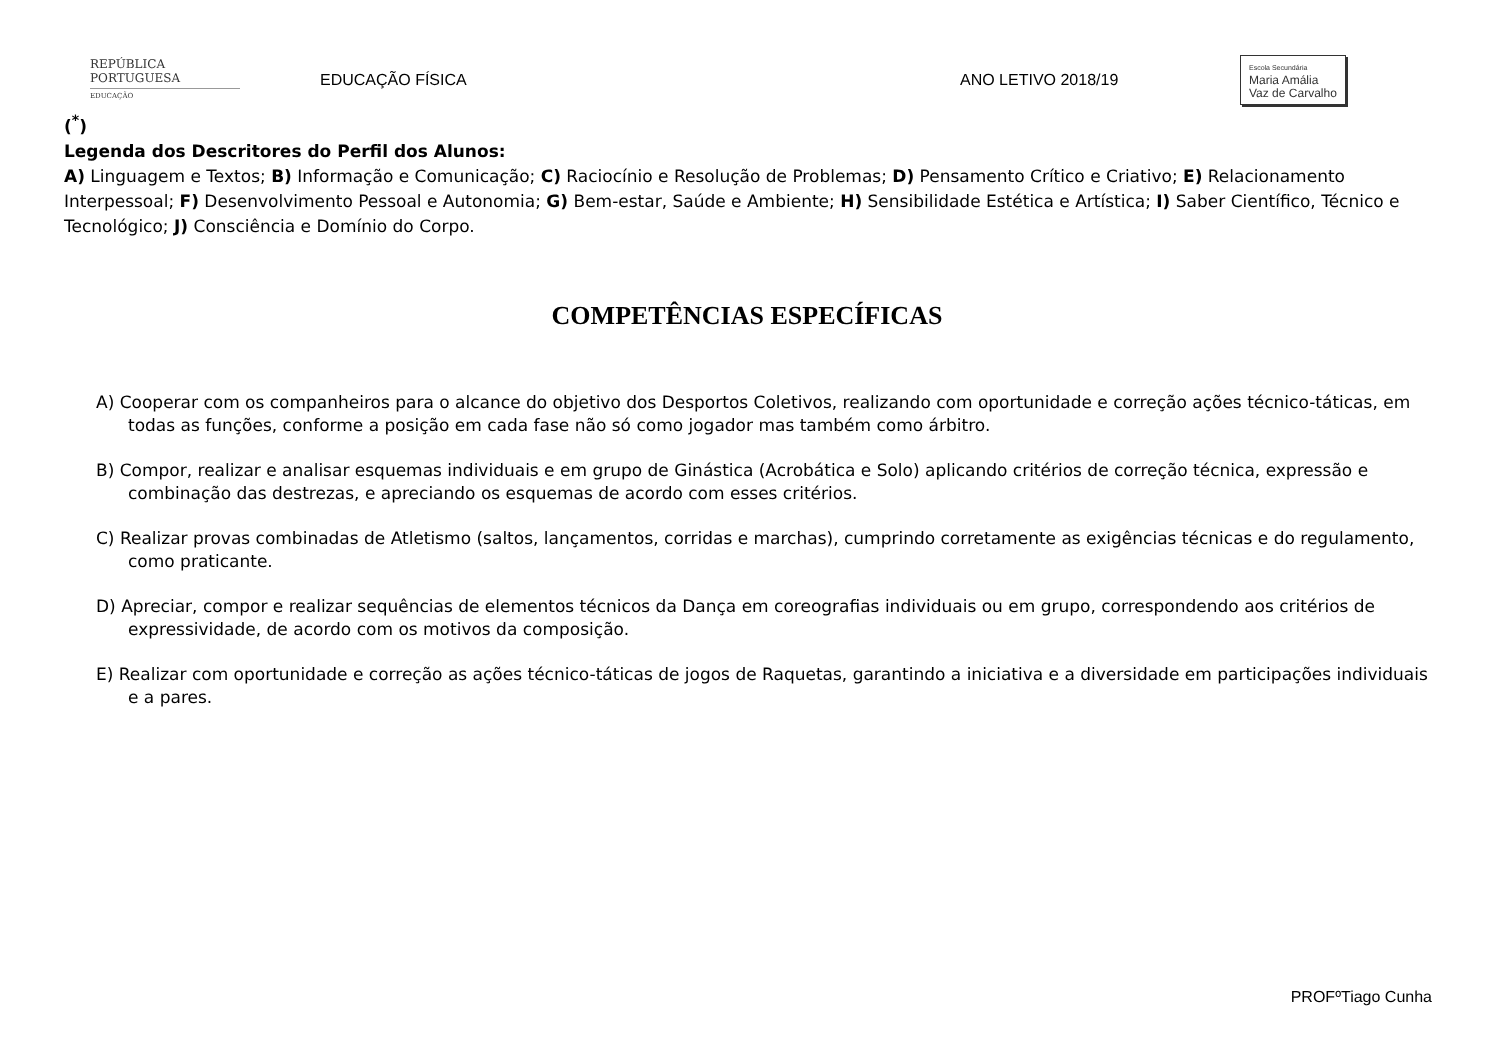REPÚBLICA
PORTUGUESA
EDUCAÇÃO
EDUCAÇÃO FÍSICA ANO LETIVO 2018/19
Escola Secundária
Maria Amália
Vaz de Carvalho
(<sup>*</sup>)
Legenda dos Descritores do Perfil dos Alunos:
A) Linguagem e Textos; B) Informação e Comunicação; C) Raciocínio e Resolução de Problemas; D) Pensamento Crítico e Criativo; E) Relacionamento Interpessoal; F) Desenvolvimento Pessoal e Autonomia; G) Bem-estar, Saúde e Ambiente; H) Sensibilidade Estética e Artística; I) Saber Científico, Técnico e Tecnológico; J) Consciência e Domínio do Corpo.
COMPETÊNCIAS ESPECÍFICAS
A) Cooperar com os companheiros para o alcance do objetivo dos Desportos Coletivos, realizando com oportunidade e correção ações técnico-táticas, em todas as funções, conforme a posição em cada fase não só como jogador mas também como árbitro.
B) Compor, realizar e analisar esquemas individuais e em grupo de Ginástica (Acrobática e Solo) aplicando critérios de correção técnica, expressão e combinação das destrezas, e apreciando os esquemas de acordo com esses critérios.
C) Realizar provas combinadas de Atletismo (saltos, lançamentos, corridas e marchas), cumprindo corretamente as exigências técnicas e do regulamento, como praticante.
D) Apreciar, compor e realizar sequências de elementos técnicos da Dança em coreografias individuais ou em grupo, correspondendo aos critérios de expressividade, de acordo com os motivos da composição.
E) Realizar com oportunidade e correção as ações técnico-táticas de jogos de Raquetas, garantindo a iniciativa e a diversidade em participações individuais e a pares.
PROFºTiago Cunha